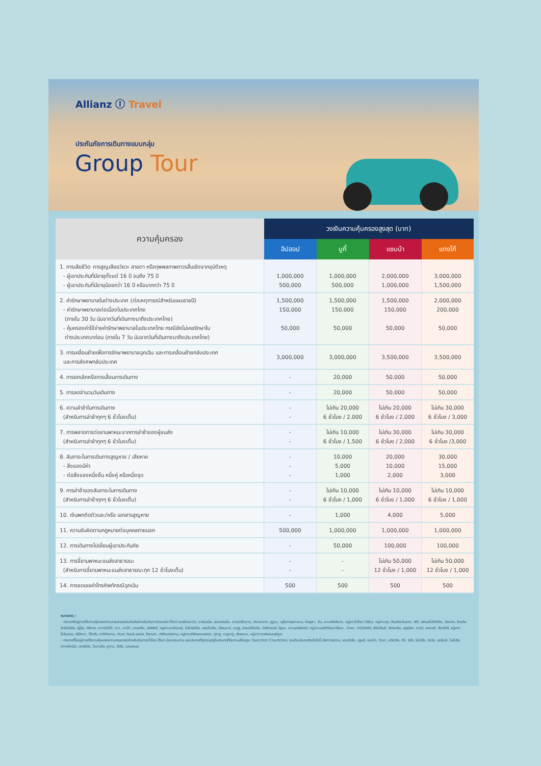Allianz Ⓘ Travel
ประกันภัยการเดินทางแบบกลุ่ม
Group Tour
| ความคุ้มครอง | วงเงินความคุ้มครองสูงสุด (บาท) | | | |
| --- | --- | --- | --- | --- |
| | ฮิปฮอป | บูกี้ | แซมบ้า | แทงโก้ |
| 1. การเสียชีวิต การสูญเสียอวัยวะ สายตา หรือทุพพลภาพถาวรสิ้นเชิงจากอุบัติเหตุ - ผู้เอาประกันที่มีอายุตั้งแต่ 16 ปี จนถึง 75 ปี - ผู้เอาประกันที่มีอายุน้อยกว่า 16 ปี หรือมากกว่า 75 ปี | 1,000,000 500,000 | 1,000,000 500,000 | 2,000,000 1,000,000 | 3,000,000 1,500,000 |
| 2. ค่ารักษาพยาบาลในต่างประเทศ (ต่อเหตุการณ์สำหรับแผนรายปี) - ค่ารักษาพยาบาลต่อเนื่องในประเทศไทย (ภายใน 30 วัน นับจากวันที่เดินทางมาถึงประเทศไทย) - คุ้มครองค่าใช้จ่ายค่ารักษาพยาบาลในประเทศไทย กรณียังไม่เคยรักษาใน ต่างประเทศมาก่อน (ภายใน 7 วัน นับจากวันที่เดินทางมาถึงประเทศไทย) | 1,500,000 150,000 50,000 | 1,500,000 150,000 50,000 | 1,500,000 150,000 50,000 | 2,000,000 200,000 50,000 |
| 3. การเคลื่อนย้ายเพื่อการรักษาพยาบาลฉุกเฉิน และการเคลื่อนย้ายกลับประเทศ และการส่งศพกลับประเทศ | 3,000,000 | 3,000,000 | 3,500,000 | 3,500,000 |
| 4. การยกเลิกหรือการเลื่อนการเดินทาง | - | 20,000 | 50,000 | 50,000 |
| 5. การลดจำนวนวันเดินทาง | - | 20,000 | 50,000 | 50,000 |
| 6. ความล่าช้าในการเดินทาง (สำหรับการล่าช้าทุกๆ 6 ชั่วโมงเต็ม) | - - | ไม่เกิน 20,000 6 ชั่วโมง / 2,000 | ไม่เกิน 20,000 6 ชั่วโมง / 2,000 | ไม่เกิน 30,000 6 ชั่วโมง / 3,000 |
| 7. การพลาดการต่อยานพาหนะจากการล่าช้าของผู้ขนส่ง (สำหรับการล่าช้าทุกๆ 6 ชั่วโมงเต็ม) | - - | ไม่เกิน 10,000 6 ชั่วโมง / 1,500 | ไม่เกิน 30,000 6 ชั่วโมง / 2,000 | ไม่เกิน 30,000 6 ชั่วโมง /3,000 |
| 8. สัมภาระในการเดินทางสูญหาย / เสียหาย - สิ่งของมีค่า - ต่อสิ่งของหนึ่งชิ้น หนึ่งคู่ หรือหนึ่งชุด | - - - | 10,000 5,000 1,000 | 20,000 10,000 2,000 | 30,000 15,000 3,000 |
| 9. การล่าช้าของสัมภาระในการเดินทาง (สำหรับการล่าช้าทุกๆ 6 ชั่วโมงเต็ม) | - - | ไม่เกิน 10,000 6 ชั่วโมง / 1,000 | ไม่เกิน 10,000 6 ชั่วโมง / 1,000 | ไม่เกิน 10,000 6 ชั่วโมง / 1,000 |
| 10. เงินพกติดตัวและ/หรือ เอกสารสูญหาย | - | 1,000 | 4,000 | 5,000 |
| 11. ความรับผิดตามกฎหมายต่อบุคคลภายนอก | 500,000 | 1,000,000 | 1,000,000 | 1,000,000 |
| 12. การเดินทางไปเยี่ยมผู้เอาประกันภัย | - | 50,000 | 100,000 | 100,000 |
| 13. การจี้ยานพาหนะขนส่งสาธารณะ (สำหรับการจี้ยานพาหนะขนส่งสาธารณะทุก 12 ชั่วโมงเต็ม) | - - | - - | ไม่เกิน 50,000 12 ชั่วโมง / 1,000 | ไม่เกิน 50,000 12 ชั่วโมง / 1,000 |
| 14. การชดเชยค่าโทรศัพท์กรณีฉุกเฉิน | 500 | 500 | 500 | 500 |
หมายเหตุ :
- ประเทศที่อยู่ภายใต้ความคุ้มครองตามกรมธรรม์ประกันภัยสำหรับเดินทางในเอเชีย ได้แก่ อเมริกันซามัว, อาร์เมเนีย, ออสเตรเลีย, อาเซอร์ไบจาน, บังกลาเทศ, ภูฏาน, บรูไนดารุสซาลาม, กัมพูชา, จีน, เกาะคริสต์มาส, หมู่เกาะโคโคส (คีลิง), หมู่เกาะคุก, ติมอร์ตะวันออก, ฟิจิ, เฟรนช์โปลินีเซีย, ฮ่องกง, อินเดีย, อินโดนีเซีย, ญี่ปุ่น, คิริบาส, เกาหลี(ใต้), ลาว, มาเก๊า, มาเลเซีย, มัลดีฟส์, หมู่เกาะมาร์แชลล์, ไมโครนีเซีย, มองโกเลีย, เมียนมาร์, นาอูรู, นิวแคลิโดเนีย, นิวซีแลนด์, นีอูเอ, เกาะนอร์ฟอล์ก, หมู่เกาะนอร์เทิร์นมาเรียนา, ปาเลา, ปาปัวนิวกินี, ฟิลิปปินส์, พิตแคร์น, เรอูนียง, ซามัว, เซเชลส์, สิงคโปร์, หมู่เกาะโซโลมอน, ศรีลังกา, ไต้หวัน, ทาจิกิสถาน, ทิเบต, ติมอร์-เลสเต, โตเกเลา, เติร์กเมนิสถาน, หมู่เกาะเติร์กและเคคอส, ตูวาลู, วานูอาตู, เวียดนาม, หมู่เกาะวาลลิสและฟุตูนา
- ประเทศที่ไม่อยู่ภายใต้ความคุ้มครองตามกรมธรรม์สำหรับเดินทางทั่วโลก ได้แก่ ประเทศเนปาล และประเทศที่ถูกระบุอยู่ในประเทศที่มีความเสี่ยงสูง (Sanction Countries) รวมถึงประเทศดังต่อไปนี้ อัฟกานิสถาน, แอลจีเรีย, บุรุนดี, คองโก, คิวบา, เอริเทรีย, กินี, อิรัก, ไลบีเรีย, ลิเบีย, นอร์เวย์, ไนจีเรีย, เกาหลีเหนือ, เซอร์เบีย, โซมาเลีย, ซูดาน, ซีเรีย, และเยเมน